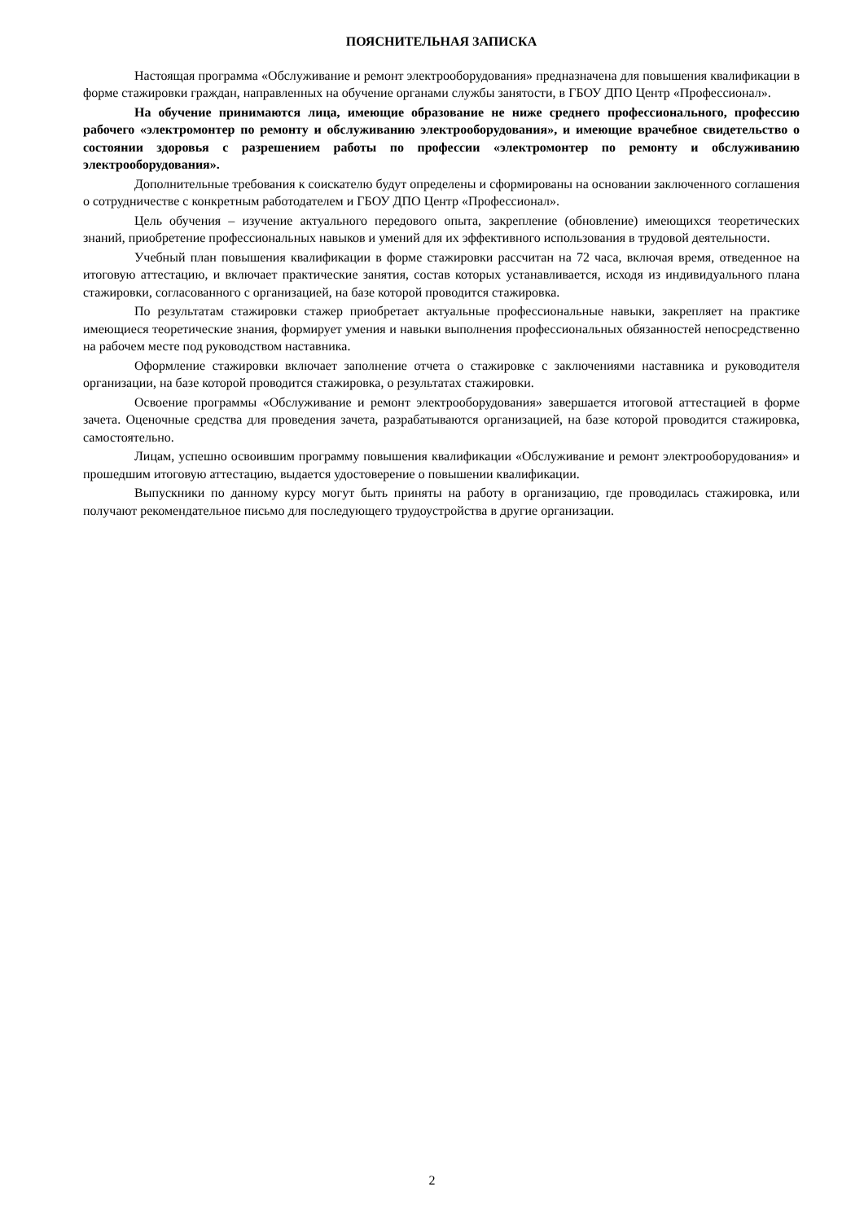ПОЯСНИТЕЛЬНАЯ ЗАПИСКА
Настоящая программа «Обслуживание и ремонт электрооборудования» предназначена для повышения квалификации в форме стажировки граждан, направленных на обучение органами службы занятости, в ГБОУ ДПО Центр «Профессионал».
На обучение принимаются лица, имеющие образование не ниже среднего профессионального, профессию рабочего «электромонтер по ремонту и обслуживанию электрооборудования», и имеющие врачебное свидетельство о состоянии здоровья с разрешением работы по профессии «электромонтер по ремонту и обслуживанию электрооборудования».
Дополнительные требования к соискателю будут определены и сформированы на основании заключенного соглашения о сотрудничестве с конкретным работодателем и ГБОУ ДПО Центр «Профессионал».
Цель обучения – изучение актуального передового опыта, закрепление (обновление) имеющихся теоретических знаний, приобретение профессиональных навыков и умений для их эффективного использования в трудовой деятельности.
Учебный план повышения квалификации в форме стажировки рассчитан на 72 часа, включая время, отведенное на итоговую аттестацию, и включает практические занятия, состав которых устанавливается, исходя из индивидуального плана стажировки, согласованного с организацией, на базе которой проводится стажировка.
По результатам стажировки стажер приобретает актуальные профессиональные навыки, закрепляет на практике имеющиеся теоретические знания, формирует умения и навыки выполнения профессиональных обязанностей непосредственно на рабочем месте под руководством наставника.
Оформление стажировки включает заполнение отчета о стажировке с заключениями наставника и руководителя организации, на базе которой проводится стажировка, о результатах стажировки.
Освоение программы «Обслуживание и ремонт электрооборудования» завершается итоговой аттестацией в форме зачета. Оценочные средства для проведения зачета, разрабатываются организацией, на базе которой проводится стажировка, самостоятельно.
Лицам, успешно освоившим программу повышения квалификации «Обслуживание и ремонт электрооборудования» и прошедшим итоговую аттестацию, выдается удостоверение о повышении квалификации.
Выпускники по данному курсу могут быть приняты на работу в организацию, где проводилась стажировка, или получают рекомендательное письмо для последующего трудоустройства в другие организации.
2